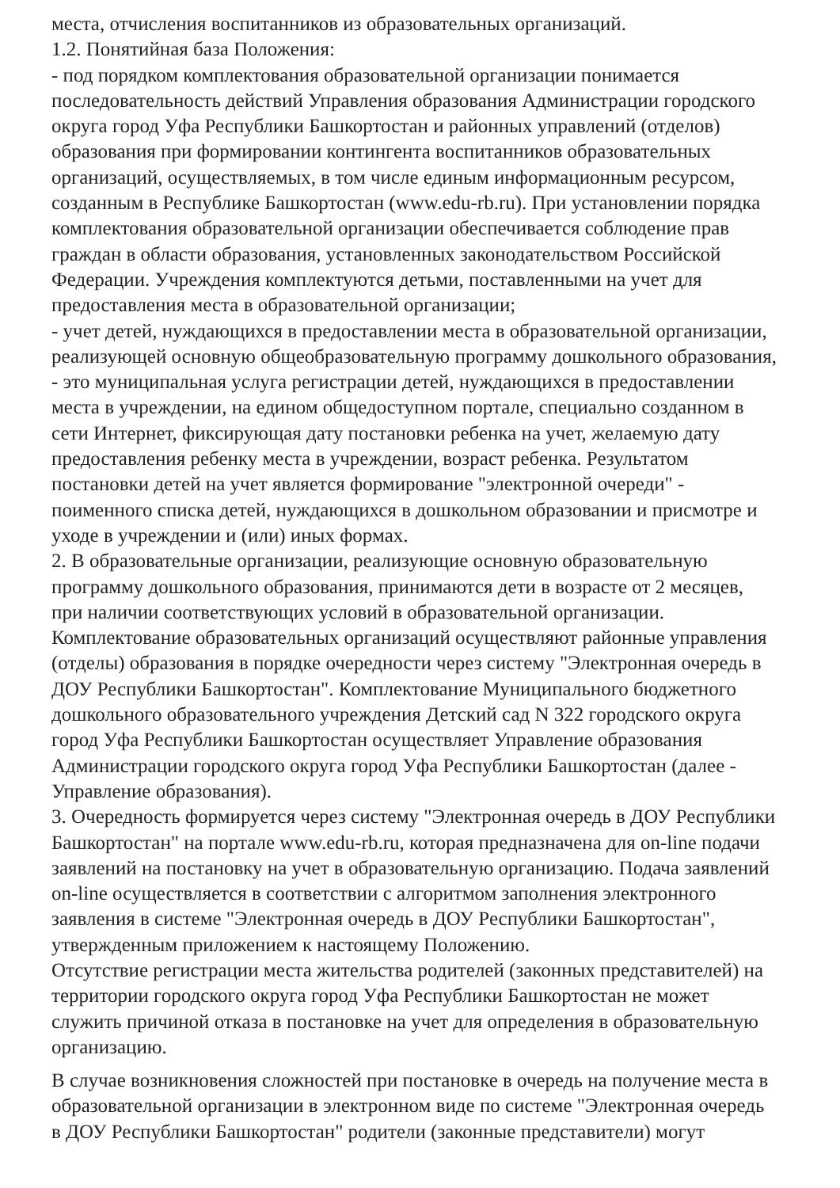места, отчисления воспитанников из образовательных организаций.
1.2. Понятийная база Положения:
- под порядком комплектования образовательной организации понимается
последовательность действий Управления образования Администрации городского
округа город Уфа Республики Башкортостан и районных управлений (отделов)
образования при формировании контингента воспитанников образовательных
организаций, осуществляемых, в том числе единым информационным ресурсом,
созданным в Республике Башкортостан (www.edu-rb.ru). При установлении порядка
комплектования образовательной организации обеспечивается соблюдение прав
граждан в области образования, установленных законодательством Российской
Федерации. Учреждения комплектуются детьми, поставленными на учет для
предоставления места в образовательной организации;
- учет детей, нуждающихся в предоставлении места в образовательной организации,
реализующей основную общеобразовательную программу дошкольного образования,
- это муниципальная услуга регистрации детей, нуждающихся в предоставлении
места в учреждении, на едином общедоступном портале, специально созданном в
сети Интернет, фиксирующая дату постановки ребенка на учет, желаемую дату
предоставления ребенку места в учреждении, возраст ребенка. Результатом
постановки детей на учет является формирование "электронной очереди" -
поименного списка детей, нуждающихся в дошкольном образовании и присмотре и
уходе в учреждении и (или) иных формах.
2. В образовательные организации, реализующие основную образовательную
программу дошкольного образования, принимаются дети в возрасте от 2 месяцев,
при наличии соответствующих условий в образовательной организации.
Комплектование образовательных организаций осуществляют районные управления
(отделы) образования в порядке очередности через систему "Электронная очередь в
ДОУ Республики Башкортостан". Комплектование Муниципального бюджетного
дошкольного образовательного учреждения Детский сад N 322 городского округа
город Уфа Республики Башкортостан осуществляет Управление образования
Администрации городского округа город Уфа Республики Башкортостан (далее -
Управление образования).
3. Очередность формируется через систему "Электронная очередь в ДОУ Республики
Башкортостан" на портале www.edu-rb.ru, которая предназначена для on-line подачи
заявлений на постановку на учет в образовательную организацию. Подача заявлений
on-line осуществляется в соответствии с алгоритмом заполнения электронного
заявления в системе "Электронная очередь в ДОУ Республики Башкортостан",
утвержденным приложением к настоящему Положению.
Отсутствие регистрации места жительства родителей (законных представителей) на
территории городского округа город Уфа Республики Башкортостан не может
служить причиной отказа в постановке на учет для определения в образовательную
организацию.
В случае возникновения сложностей при постановке в очередь на получение места в
образовательной организации в электронном виде по системе "Электронная очередь
в ДОУ Республики Башкортостан" родители (законные представители) могут